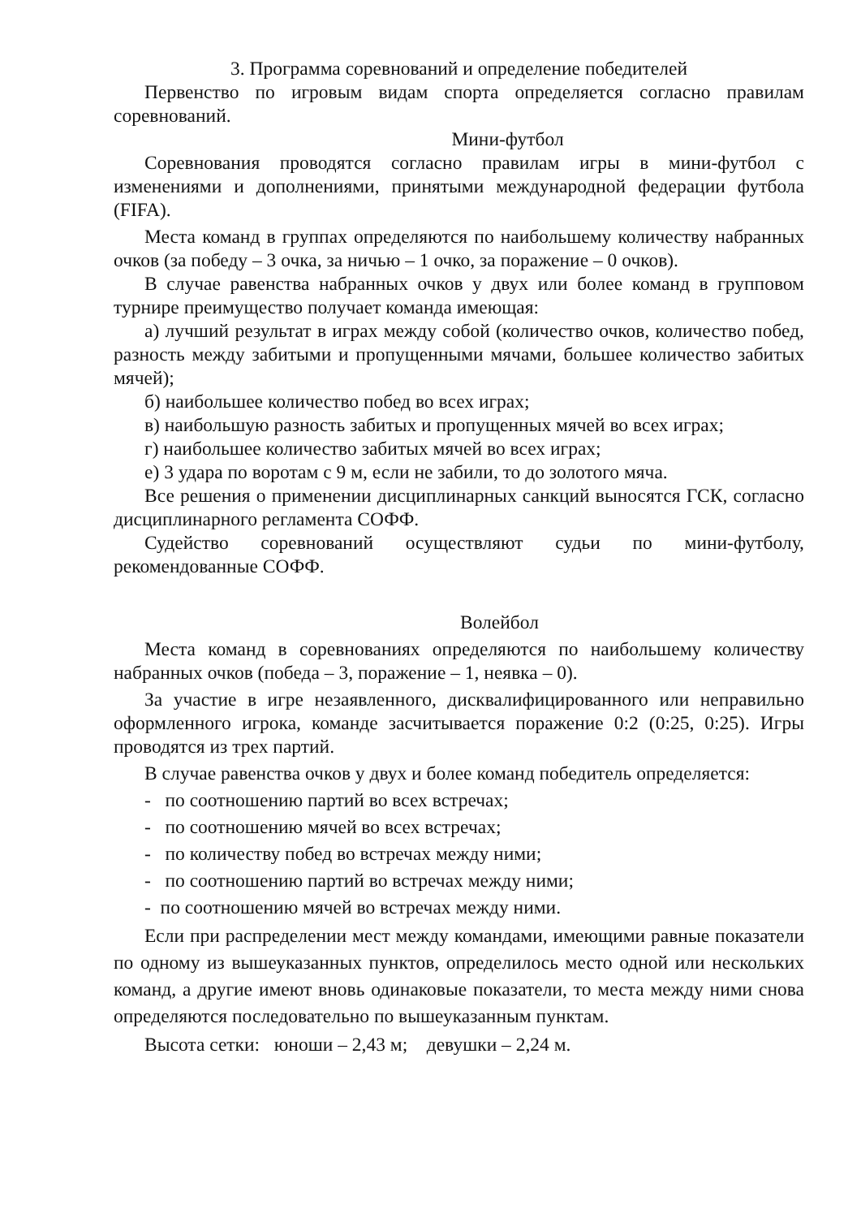3. Программа соревнований и определение победителей
Первенство по игровым видам спорта определяется согласно правилам соревнований.
Мини-футбол
Соревнования проводятся согласно правилам игры в мини-футбол с изменениями и дополнениями, принятыми международной федерации футбола (FIFA).
Места команд в группах определяются по наибольшему количеству набранных очков (за победу – 3 очка, за ничью – 1 очко, за поражение – 0 очков).
В случае равенства набранных очков у двух или более команд в групповом турнире преимущество получает команда имеющая:
а) лучший результат в играх между собой (количество очков, количество побед, разность между забитыми и пропущенными мячами, большее количество забитых мячей);
б) наибольшее количество побед во всех играх;
в) наибольшую разность забитых и пропущенных мячей во всех играх;
г) наибольшее количество забитых мячей во всех играх;
е) 3 удара по воротам с 9 м, если не забили, то до золотого мяча.
Все решения о применении дисциплинарных санкций выносятся ГСК, согласно дисциплинарного регламента СОФФ.
Судейство соревнований осуществляют судьи по мини-футболу, рекомендованные СОФФ.
Волейбол
Места команд в соревнованиях определяются по наибольшему количеству набранных очков (победа – 3, поражение – 1, неявка – 0).
За участие в игре незаявленного, дисквалифицированного или неправильно оформленного игрока, команде засчитывается поражение 0:2 (0:25, 0:25). Игры проводятся из трех партий.
В случае равенства очков у двух и более команд победитель определяется:
- по соотношению партий во всех встречах;
- по соотношению мячей во всех встречах;
- по количеству побед во встречах между ними;
- по соотношению партий во встречах между ними;
- по соотношению мячей во встречах между ними.
Если при распределении мест между командами, имеющими равные показатели по одному из вышеуказанных пунктов, определилось место одной или нескольких команд, а другие имеют вновь одинаковые показатели, то места между ними снова определяются последовательно по вышеуказанным пунктам.
Высота сетки: юноши – 2,43 м; девушки – 2,24 м.